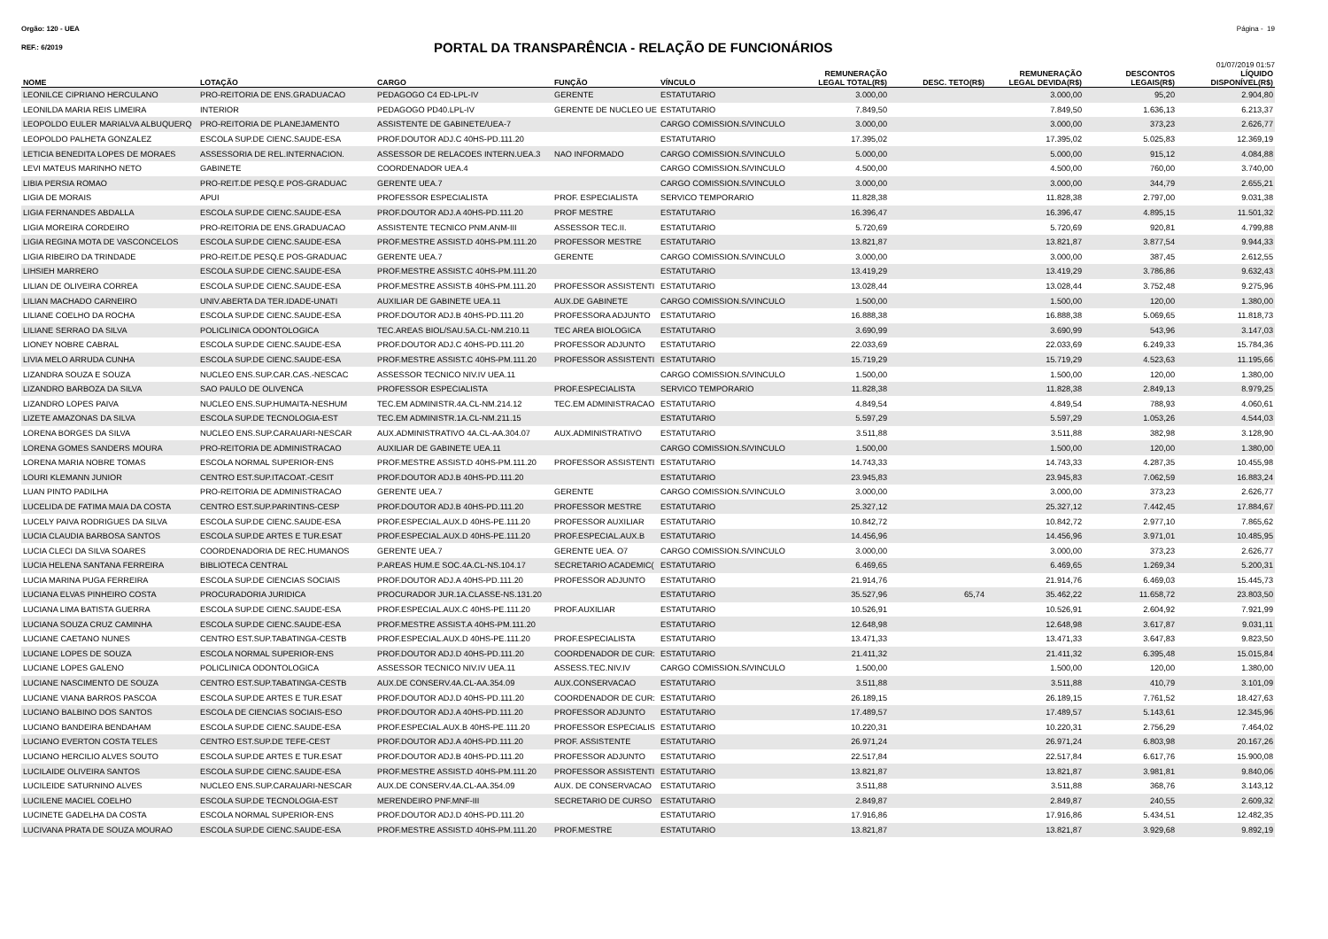Orgão: 120 - UEA Página - 19
REF.: 6/2019
PORTAL DA TRANSPARÊNCIA - RELAÇÃO DE FUNCIONÁRIOS
01/07/2019 01:57
| NOME | LOTAÇÃO | CARGO | FUNÇÃO | VÍNCULO | REMUNERAÇÃO LEGAL TOTAL(R$) | DESC. TETO(R$) | REMUNERAÇÃO LEGAL DEVIDA(R$) | DESCONTOS LEGAIS(R$) | LÍQUIDO DISPONÍVEL(R$) |
| --- | --- | --- | --- | --- | --- | --- | --- | --- | --- |
| LEONILCE CIPRIANO HERCULANO | PRO-REITORIA DE ENS.GRADUACAO | PEDAGOGO C4 ED-LPL-IV | GERENTE | ESTATUTARIO | 3.000,00 | | 3.000,00 | 95,20 | 2.904,80 |
| LEONILDA MARIA REIS LIMEIRA | INTERIOR | PEDAGOGO PD40.LPL-IV | GERENTE DE NUCLEO UE | ESTATUTARIO | 7.849,50 | | 7.849,50 | 1.636,13 | 6.213,37 |
| LEOPOLDO EULER MARIALVA ALBUQUERQ | PRO-REITORIA DE PLANEJAMENTO | ASSISTENTE DE GABINETE/UEA-7 | | CARGO COMISSION.S/VINCULO | 3.000,00 | | 3.000,00 | 373,23 | 2.626,77 |
| LEOPOLDO PALHETA GONZALEZ | ESCOLA SUP.DE CIENC.SAUDE-ESA | PROF.DOUTOR ADJ.C 40HS-PD.111.20 | | ESTATUTARIO | 17.395,02 | | 17.395,02 | 5.025,83 | 12.369,19 |
| LETICIA BENEDITA LOPES DE MORAES | ASSESSORIA DE REL.INTERNACION. | ASSESSOR DE RELACOES INTERN.UEA.3 | NAO INFORMADO | CARGO COMISSION.S/VINCULO | 5.000,00 | | 5.000,00 | 915,12 | 4.084,88 |
| LEVI MATEUS MARINHO NETO | GABINETE | COORDENADOR UEA.4 | | CARGO COMISSION.S/VINCULO | 4.500,00 | | 4.500,00 | 760,00 | 3.740,00 |
| LIBIA PERSIA ROMAO | PRO-REIT.DE PESQ.E POS-GRADUAC | GERENTE UEA.7 | | CARGO COMISSION.S/VINCULO | 3.000,00 | | 3.000,00 | 344,79 | 2.655,21 |
| LIGIA DE MORAIS | APUI | PROFESSOR ESPECIALISTA | PROF. ESPECIALISTA | SERVICO TEMPORARIO | 11.828,38 | | 11.828,38 | 2.797,00 | 9.031,38 |
| LIGIA FERNANDES ABDALLA | ESCOLA SUP.DE CIENC.SAUDE-ESA | PROF.DOUTOR ADJ.A 40HS-PD.111.20 | PROF MESTRE | ESTATUTARIO | 16.396,47 | | 16.396,47 | 4.895,15 | 11.501,32 |
| LIGIA MOREIRA CORDEIRO | PRO-REITORIA DE ENS.GRADUACAO | ASSISTENTE TECNICO PNM.ANM-III | ASSESSOR TEC.II. | ESTATUTARIO | 5.720,69 | | 5.720,69 | 920,81 | 4.799,88 |
| LIGIA REGINA MOTA DE VASCONCELOS | ESCOLA SUP.DE CIENC.SAUDE-ESA | PROF.MESTRE ASSIST.D 40HS-PM.111.20 | PROFESSOR MESTRE | ESTATUTARIO | 13.821,87 | | 13.821,87 | 3.877,54 | 9.944,33 |
| LIGIA RIBEIRO DA TRINDADE | PRO-REIT.DE PESQ.E POS-GRADUAC | GERENTE UEA.7 | GERENTE | CARGO COMISSION.S/VINCULO | 3.000,00 | | 3.000,00 | 387,45 | 2.612,55 |
| LIHSIEH MARRERO | ESCOLA SUP.DE CIENC.SAUDE-ESA | PROF.MESTRE ASSIST.C 40HS-PM.111.20 | | ESTATUTARIO | 13.419,29 | | 13.419,29 | 3.786,86 | 9.632,43 |
| LILIAN DE OLIVEIRA CORREA | ESCOLA SUP.DE CIENC.SAUDE-ESA | PROF.MESTRE ASSIST.B 40HS-PM.111.20 | PROFESSOR ASSISTENTI | ESTATUTARIO | 13.028,44 | | 13.028,44 | 3.752,48 | 9.275,96 |
| LILIAN MACHADO CARNEIRO | UNIV.ABERTA DA TER.IDADE-UNATI | AUXILIAR DE GABINETE UEA.11 | AUX.DE GABINETE | CARGO COMISSION.S/VINCULO | 1.500,00 | | 1.500,00 | 120,00 | 1.380,00 |
| LILIANE COELHO DA ROCHA | ESCOLA SUP.DE CIENC.SAUDE-ESA | PROF.DOUTOR ADJ.B 40HS-PD.111.20 | PROFESSORA ADJUNTO | ESTATUTARIO | 16.888,38 | | 16.888,38 | 5.069,65 | 11.818,73 |
| LILIANE SERRAO DA SILVA | POLICLINICA ODONTOLOGICA | TEC.AREAS BIOL/SAU.5A.CL-NM.210.11 | TEC AREA BIOLOGICA | ESTATUTARIO | 3.690,99 | | 3.690,99 | 543,96 | 3.147,03 |
| LIONEY NOBRE CABRAL | ESCOLA SUP.DE CIENC.SAUDE-ESA | PROF.DOUTOR ADJ.C 40HS-PD.111.20 | PROFESSOR ADJUNTO | ESTATUTARIO | 22.033,69 | | 22.033,69 | 6.249,33 | 15.784,36 |
| LIVIA MELO ARRUDA CUNHA | ESCOLA SUP.DE CIENC.SAUDE-ESA | PROF.MESTRE ASSIST.C 40HS-PM.111.20 | PROFESSOR ASSISTENTI | ESTATUTARIO | 15.719,29 | | 15.719,29 | 4.523,63 | 11.195,66 |
| LIZANDRA SOUZA E SOUZA | NUCLEO ENS.SUP.CAR.CAS.-NESCAC | ASSESSOR TECNICO NIV.IV UEA.11 | | CARGO COMISSION.S/VINCULO | 1.500,00 | | 1.500,00 | 120,00 | 1.380,00 |
| LIZANDRO BARBOZA DA SILVA | SAO PAULO DE OLIVENCA | PROFESSOR ESPECIALISTA | PROF.ESPECIALISTA | SERVICO TEMPORARIO | 11.828,38 | | 11.828,38 | 2.849,13 | 8.979,25 |
| LIZANDRO LOPES PAIVA | NUCLEO ENS.SUP.HUMAITA-NESHUM | TEC.EM ADMINISTR.4A.CL-NM.214.12 | TEC.EM ADMINISTRACAO | ESTATUTARIO | 4.849,54 | | 4.849,54 | 788,93 | 4.060,61 |
| LIZETE AMAZONAS DA SILVA | ESCOLA SUP.DE TECNOLOGIA-EST | TEC.EM ADMINISTR.1A.CL-NM.211.15 | | ESTATUTARIO | 5.597,29 | | 5.597,29 | 1.053,26 | 4.544,03 |
| LORENA BORGES DA SILVA | NUCLEO ENS.SUP.CARAUARI-NESCAR | AUX.ADMINISTRATIVO 4A.CL-AA.304.07 | AUX.ADMINISTRATIVO | ESTATUTARIO | 3.511,88 | | 3.511,88 | 382,98 | 3.128,90 |
| LORENA GOMES SANDERS MOURA | PRO-REITORIA DE ADMINISTRACAO | AUXILIAR DE GABINETE UEA.11 | | CARGO COMISSION.S/VINCULO | 1.500,00 | | 1.500,00 | 120,00 | 1.380,00 |
| LORENA MARIA NOBRE TOMAS | ESCOLA NORMAL SUPERIOR-ENS | PROF.MESTRE ASSIST.D 40HS-PM.111.20 | PROFESSOR ASSISTENTI | ESTATUTARIO | 14.743,33 | | 14.743,33 | 4.287,35 | 10.455,98 |
| LOURI KLEMANN JUNIOR | CENTRO EST.SUP.ITACOAT.-CESIT | PROF.DOUTOR ADJ.B 40HS-PD.111.20 | | ESTATUTARIO | 23.945,83 | | 23.945,83 | 7.062,59 | 16.883,24 |
| LUAN PINTO PADILHA | PRO-REITORIA DE ADMINISTRACAO | GERENTE UEA.7 | GERENTE | CARGO COMISSION.S/VINCULO | 3.000,00 | | 3.000,00 | 373,23 | 2.626,77 |
| LUCELIDA DE FATIMA MAIA DA COSTA | CENTRO EST.SUP.PARINTINS-CESP | PROF.DOUTOR ADJ.B 40HS-PD.111.20 | PROFESSOR MESTRE | ESTATUTARIO | 25.327,12 | | 25.327,12 | 7.442,45 | 17.884,67 |
| LUCELY PAIVA RODRIGUES DA SILVA | ESCOLA SUP.DE CIENC.SAUDE-ESA | PROF.ESPECIAL.AUX.D 40HS-PE.111.20 | PROFESSOR AUXILIAR | ESTATUTARIO | 10.842,72 | | 10.842,72 | 2.977,10 | 7.865,62 |
| LUCIA CLAUDIA BARBOSA SANTOS | ESCOLA SUP.DE ARTES E TUR.ESAT | PROF.ESPECIAL.AUX.D 40HS-PE.111.20 | PROF.ESPECIAL.AUX.B | ESTATUTARIO | 14.456,96 | | 14.456,96 | 3.971,01 | 10.485,95 |
| LUCIA CLECI DA SILVA SOARES | COORDENADORIA DE REC.HUMANOS | GERENTE UEA.7 | GERENTE UEA. O7 | CARGO COMISSION.S/VINCULO | 3.000,00 | | 3.000,00 | 373,23 | 2.626,77 |
| LUCIA HELENA SANTANA FERREIRA | BIBLIOTECA CENTRAL | P.AREAS HUM.E SOC.4A.CL-NS.104.17 | SECRETARIO ACADEMIC( | ESTATUTARIO | 6.469,65 | | 6.469,65 | 1.269,34 | 5.200,31 |
| LUCIA MARINA PUGA FERREIRA | ESCOLA SUP.DE CIENCIAS SOCIAIS | PROF.DOUTOR ADJ.A 40HS-PD.111.20 | PROFESSOR ADJUNTO | ESTATUTARIO | 21.914,76 | | 21.914,76 | 6.469,03 | 15.445,73 |
| LUCIANA ELVAS PINHEIRO COSTA | PROCURADORIA JURIDICA | PROCURADOR JUR.1A.CLASSE-NS.131.20 | | ESTATUTARIO | 35.527,96 | 65,74 | 35.462,22 | 11.658,72 | 23.803,50 |
| LUCIANA LIMA BATISTA GUERRA | ESCOLA SUP.DE CIENC.SAUDE-ESA | PROF.ESPECIAL.AUX.C 40HS-PE.111.20 | PROF.AUXILIAR | ESTATUTARIO | 10.526,91 | | 10.526,91 | 2.604,92 | 7.921,99 |
| LUCIANA SOUZA CRUZ CAMINHA | ESCOLA SUP.DE CIENC.SAUDE-ESA | PROF.MESTRE ASSIST.A 40HS-PM.111.20 | | ESTATUTARIO | 12.648,98 | | 12.648,98 | 3.617,87 | 9.031,11 |
| LUCIANE CAETANO NUNES | CENTRO EST.SUP.TABATINGA-CESTB | PROF.ESPECIAL.AUX.D 40HS-PE.111.20 | PROF.ESPECIALISTA | ESTATUTARIO | 13.471,33 | | 13.471,33 | 3.647,83 | 9.823,50 |
| LUCIANE LOPES DE SOUZA | ESCOLA NORMAL SUPERIOR-ENS | PROF.DOUTOR ADJ.D 40HS-PD.111.20 | COORDENADOR DE CUR: | ESTATUTARIO | 21.411,32 | | 21.411,32 | 6.395,48 | 15.015,84 |
| LUCIANE LOPES GALENO | POLICLINICA ODONTOLOGICA | ASSESSOR TECNICO NIV.IV UEA.11 | ASSESS.TEC.NIV.IV | CARGO COMISSION.S/VINCULO | 1.500,00 | | 1.500,00 | 120,00 | 1.380,00 |
| LUCIANE NASCIMENTO DE SOUZA | CENTRO EST.SUP.TABATINGA-CESTB | AUX.DE CONSERV.4A.CL-AA.354.09 | AUX.CONSERVACAO | ESTATUTARIO | 3.511,88 | | 3.511,88 | 410,79 | 3.101,09 |
| LUCIANE VIANA BARROS PASCOA | ESCOLA SUP.DE ARTES E TUR.ESAT | PROF.DOUTOR ADJ.D 40HS-PD.111.20 | COORDENADOR DE CUR: | ESTATUTARIO | 26.189,15 | | 26.189,15 | 7.761,52 | 18.427,63 |
| LUCIANO BALBINO DOS SANTOS | ESCOLA DE CIENCIAS SOCIAIS-ESO | PROF.DOUTOR ADJ.A 40HS-PD.111.20 | PROFESSOR ADJUNTO | ESTATUTARIO | 17.489,57 | | 17.489,57 | 5.143,61 | 12.345,96 |
| LUCIANO BANDEIRA BENDAHAM | ESCOLA SUP.DE CIENC.SAUDE-ESA | PROF.ESPECIAL.AUX.B 40HS-PE.111.20 | PROFESSOR ESPECIALIS | ESTATUTARIO | 10.220,31 | | 10.220,31 | 2.756,29 | 7.464,02 |
| LUCIANO EVERTON COSTA TELES | CENTRO EST.SUP.DE TEFE-CEST | PROF.DOUTOR ADJ.A 40HS-PD.111.20 | PROF. ASSISTENTE | ESTATUTARIO | 26.971,24 | | 26.971,24 | 6.803,98 | 20.167,26 |
| LUCIANO HERCILIO ALVES SOUTO | ESCOLA SUP.DE ARTES E TUR.ESAT | PROF.DOUTOR ADJ.B 40HS-PD.111.20 | PROFESSOR ADJUNTO | ESTATUTARIO | 22.517,84 | | 22.517,84 | 6.617,76 | 15.900,08 |
| LUCILAIDE OLIVEIRA SANTOS | ESCOLA SUP.DE CIENC.SAUDE-ESA | PROF.MESTRE ASSIST.D 40HS-PM.111.20 | PROFESSOR ASSISTENTI | ESTATUTARIO | 13.821,87 | | 13.821,87 | 3.981,81 | 9.840,06 |
| LUCILEIDE SATURNINO ALVES | NUCLEO ENS.SUP.CARAUARI-NESCAR | AUX.DE CONSERV.4A.CL-AA.354.09 | AUX. DE CONSERVACAO | ESTATUTARIO | 3.511,88 | | 3.511,88 | 368,76 | 3.143,12 |
| LUCILENE MACIEL COELHO | ESCOLA SUP.DE TECNOLOGIA-EST | MERENDEIRO PNF.MNF-III | SECRETARIO DE CURSO | ESTATUTARIO | 2.849,87 | | 2.849,87 | 240,55 | 2.609,32 |
| LUCINETE GADELHA DA COSTA | ESCOLA NORMAL SUPERIOR-ENS | PROF.DOUTOR ADJ.D 40HS-PD.111.20 | | ESTATUTARIO | 17.916,86 | | 17.916,86 | 5.434,51 | 12.482,35 |
| LUCIVANA PRATA DE SOUZA MOURAO | ESCOLA SUP.DE CIENC.SAUDE-ESA | PROF.MESTRE ASSIST.D 40HS-PM.111.20 | PROF.MESTRE | ESTATUTARIO | 13.821,87 | | 13.821,87 | 3.929,68 | 9.892,19 |